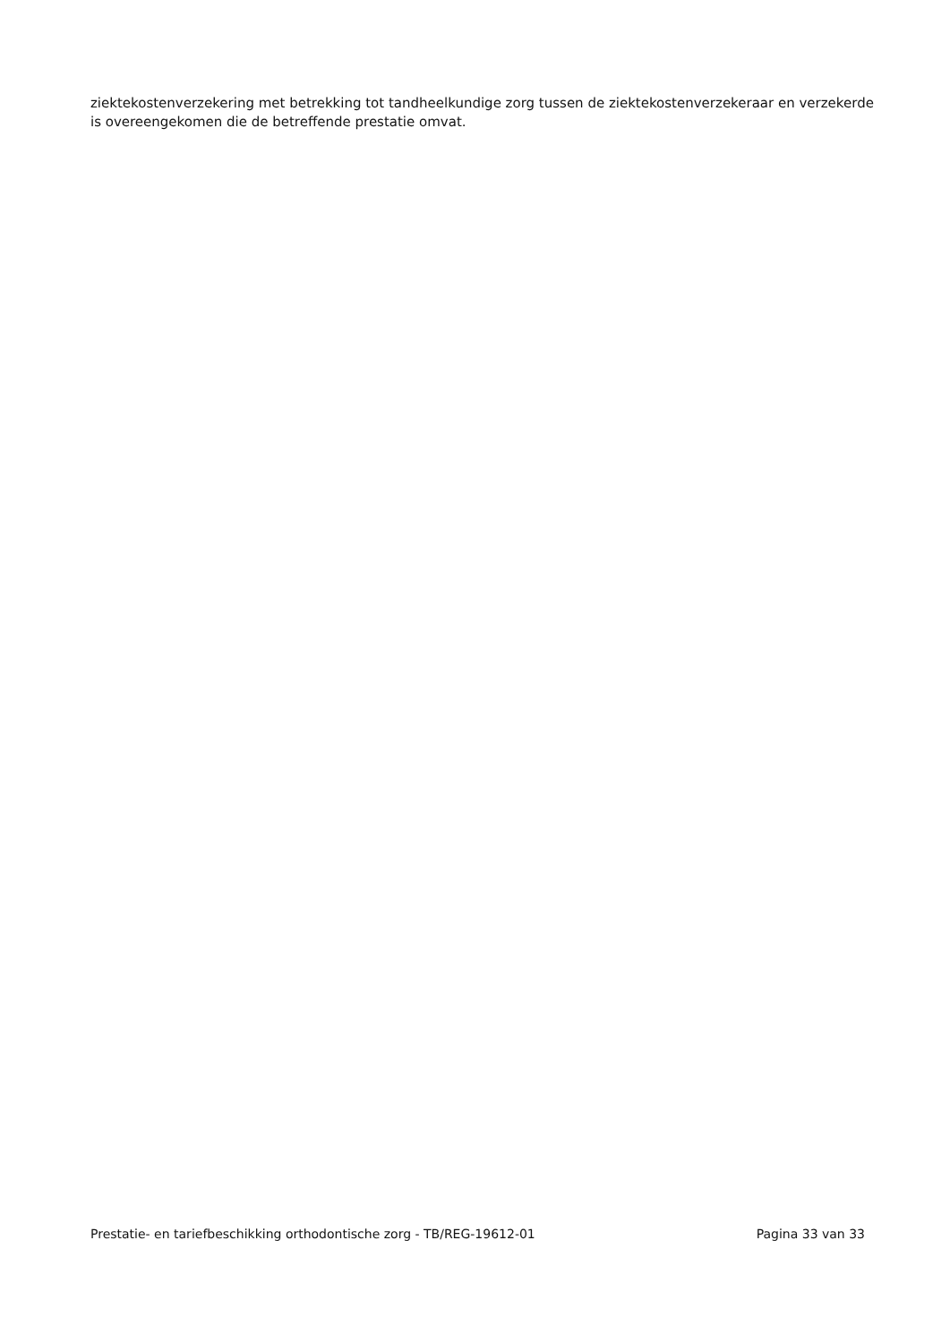ziektekostenverzekering met betrekking tot tandheelkundige zorg tussen de ziektekostenverzekeraar en verzekerde is overeengekomen die de betreffende prestatie omvat.
Prestatie- en tariefbeschikking orthodontische zorg - TB/REG-19612-01 Pagina 33 van 33